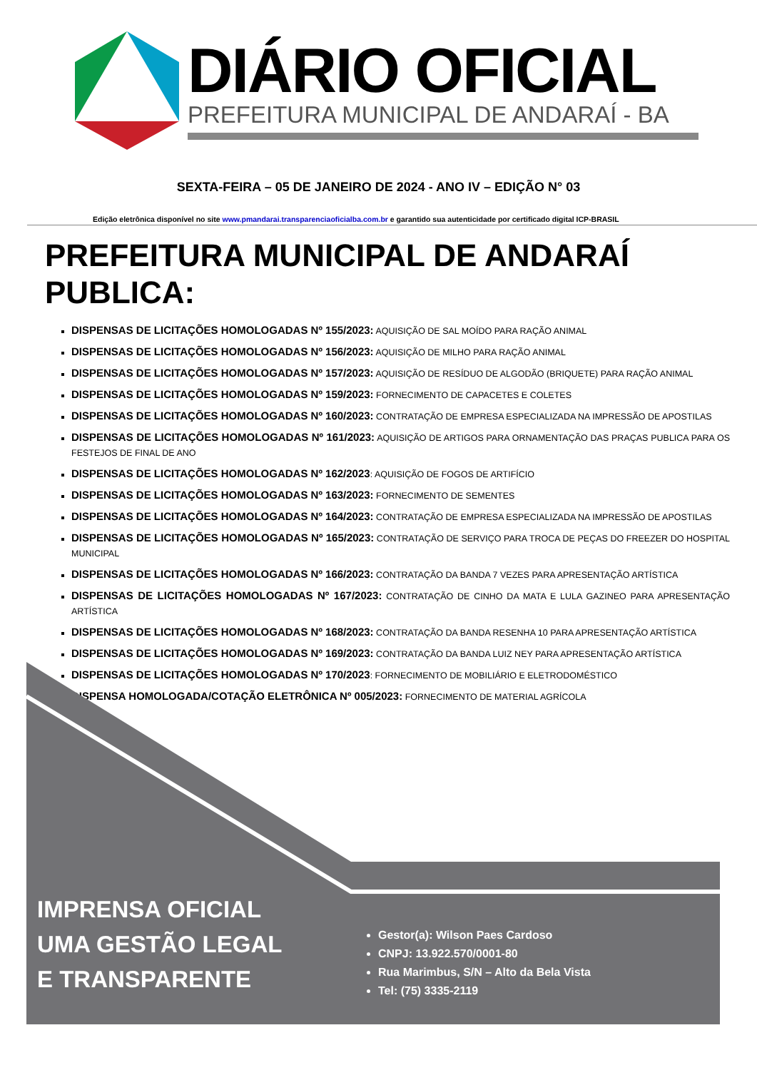DIÁRIO OFICIAL
PREFEITURA MUNICIPAL DE ANDARAÍ - BA
SEXTA-FEIRA – 05 DE JANEIRO DE 2024 - ANO IV – EDIÇÃO N° 03
Edição eletrônica disponível no site www.pmandarai.transparenciaoficialba.com.br e garantido sua autenticidade por certificado digital ICP-BRASIL
PREFEITURA MUNICIPAL DE ANDARAÍ
PUBLICA:
DISPENSAS DE LICITAÇÕES HOMOLOGADAS Nº 155/2023: AQUISIÇÃO DE SAL MOÍDO PARA RAÇÃO ANIMAL
DISPENSAS DE LICITAÇÕES HOMOLOGADAS Nº 156/2023: AQUISIÇÃO DE MILHO PARA RAÇÃO ANIMAL
DISPENSAS DE LICITAÇÕES HOMOLOGADAS Nº 157/2023: AQUISIÇÃO DE RESÍDUO DE ALGODÃO (BRIQUETE) PARA RAÇÃO ANIMAL
DISPENSAS DE LICITAÇÕES HOMOLOGADAS Nº 159/2023: FORNECIMENTO DE CAPACETES E COLETES
DISPENSAS DE LICITAÇÕES HOMOLOGADAS Nº 160/2023: CONTRATAÇÃO DE EMPRESA ESPECIALIZADA NA IMPRESSÃO DE APOSTILAS
DISPENSAS DE LICITAÇÕES HOMOLOGADAS Nº 161/2023: AQUISIÇÃO DE ARTIGOS PARA ORNAMENTAÇÃO DAS PRAÇAS PUBLICA PARA OS FESTEJOS DE FINAL DE ANO
DISPENSAS DE LICITAÇÕES HOMOLOGADAS Nº 162/2023: AQUISIÇÃO DE FOGOS DE ARTIFÍCIO
DISPENSAS DE LICITAÇÕES HOMOLOGADAS Nº 163/2023: FORNECIMENTO DE SEMENTES
DISPENSAS DE LICITAÇÕES HOMOLOGADAS Nº 164/2023: CONTRATAÇÃO DE EMPRESA ESPECIALIZADA NA IMPRESSÃO DE APOSTILAS
DISPENSAS DE LICITAÇÕES HOMOLOGADAS Nº 165/2023: CONTRATAÇÃO DE SERVIÇO PARA TROCA DE PEÇAS DO FREEZER DO HOSPITAL MUNICIPAL
DISPENSAS DE LICITAÇÕES HOMOLOGADAS Nº 166/2023: CONTRATAÇÃO DA BANDA 7 VEZES PARA APRESENTAÇÃO ARTÍSTICA
DISPENSAS DE LICITAÇÕES HOMOLOGADAS Nº 167/2023: CONTRATAÇÃO DE CINHO DA MATA E LULA GAZINEO PARA APRESENTAÇÃO ARTÍSTICA
DISPENSAS DE LICITAÇÕES HOMOLOGADAS Nº 168/2023: CONTRATAÇÃO DA BANDA RESENHA 10 PARA APRESENTAÇÃO ARTÍSTICA
DISPENSAS DE LICITAÇÕES HOMOLOGADAS Nº 169/2023: CONTRATAÇÃO DA BANDA LUIZ NEY PARA APRESENTAÇÃO ARTÍSTICA
DISPENSAS DE LICITAÇÕES HOMOLOGADAS Nº 170/2023: FORNECIMENTO DE MOBILIÁRIO E ELETRODOMÉSTICO
DISPENSA HOMOLOGADA/COTAÇÃO ELETRÔNICA Nº 005/2023: FORNECIMENTO DE MATERIAL AGRÍCOLA
IMPRENSA OFICIAL
UMA GESTÃO LEGAL
E TRANSPARENTE
Gestor(a): Wilson Paes Cardoso
CNPJ: 13.922.570/0001-80
Rua Marimbus, S/N – Alto da Bela Vista
Tel: (75) 3335-2119